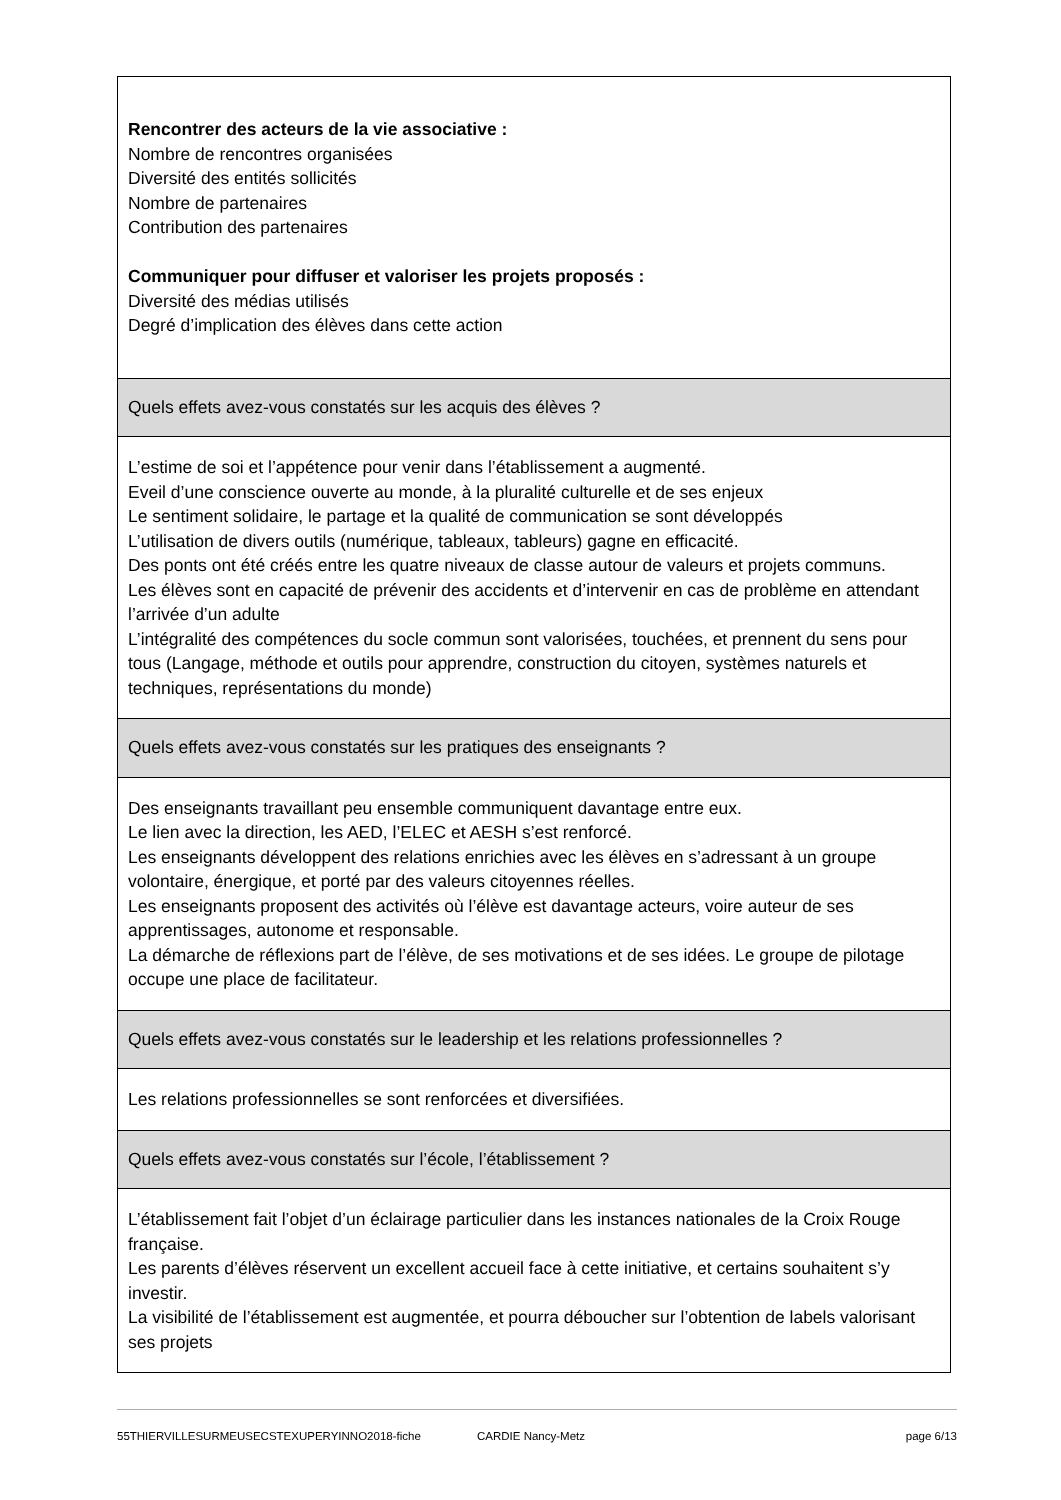| Rencontrer des acteurs de la vie associative : Nombre de rencontres organisées Diversité des entités sollicités Nombre de partenaires Contribution des partenaires Communiquer pour diffuser et valoriser les projets proposés : Diversité des médias utilisés Degré d’implication des élèves dans cette action |
| Quels effets avez-vous constatés sur les acquis des élèves ? |
| L’estime de soi et l’appétence pour venir dans l’établissement a augmenté. Eveil d’une conscience ouverte au monde, à la pluralité culturelle et de ses enjeux Le sentiment solidaire, le partage et la qualité de communication se sont développés L’utilisation de divers outils (numérique, tableaux, tableurs) gagne en efficacité. Des ponts ont été créés entre les quatre niveaux de classe autour de valeurs et projets communs. Les élèves sont en capacité de prévenir des accidents et d’intervenir en cas de problème en attendant l’arrivée d’un adulte L’intégralité des compétences du socle commun sont valorisées, touchées, et prennent du sens pour tous (Langage, méthode et outils pour apprendre, construction du citoyen, systèmes naturels et techniques, représentations du monde) |
| Quels effets avez-vous constatés sur les pratiques des enseignants ? |
| Des enseignants travaillant peu ensemble communiquent davantage entre eux. Le lien avec la direction, les AED, l’ELEC et AESH s’est renforcé. Les enseignants développent des relations enrichies avec les élèves en s’adressant à un groupe volontaire, énergique, et porté par des valeurs citoyennes réelles. Les enseignants proposent des activités où l’élève est davantage acteurs, voire auteur de ses apprentissages, autonome et responsable. La démarche de réflexions part de l’élève, de ses motivations et de ses idées. Le groupe de pilotage occupe une place de facilitateur. |
| Quels effets avez-vous constatés sur le leadership et les relations professionnelles ? |
| Les relations professionnelles se sont renforcées et diversifiées. |
| Quels effets avez-vous constatés sur l’école, l’établissement ? |
| L’établissement fait l’objet d’un éclairage particulier dans les instances nationales de la Croix Rouge française. Les parents d’élèves réservent un excellent accueil face à cette initiative, et certains souhaitent s’y investir. La visibilité de l’établissement est augmentée, et pourra déboucher sur l’obtention de labels valorisant ses projets |
55THIERVILLESURMEUSECSTEXUPERYINNO2018-fiche CARDIE Nancy-Metz page 6/13